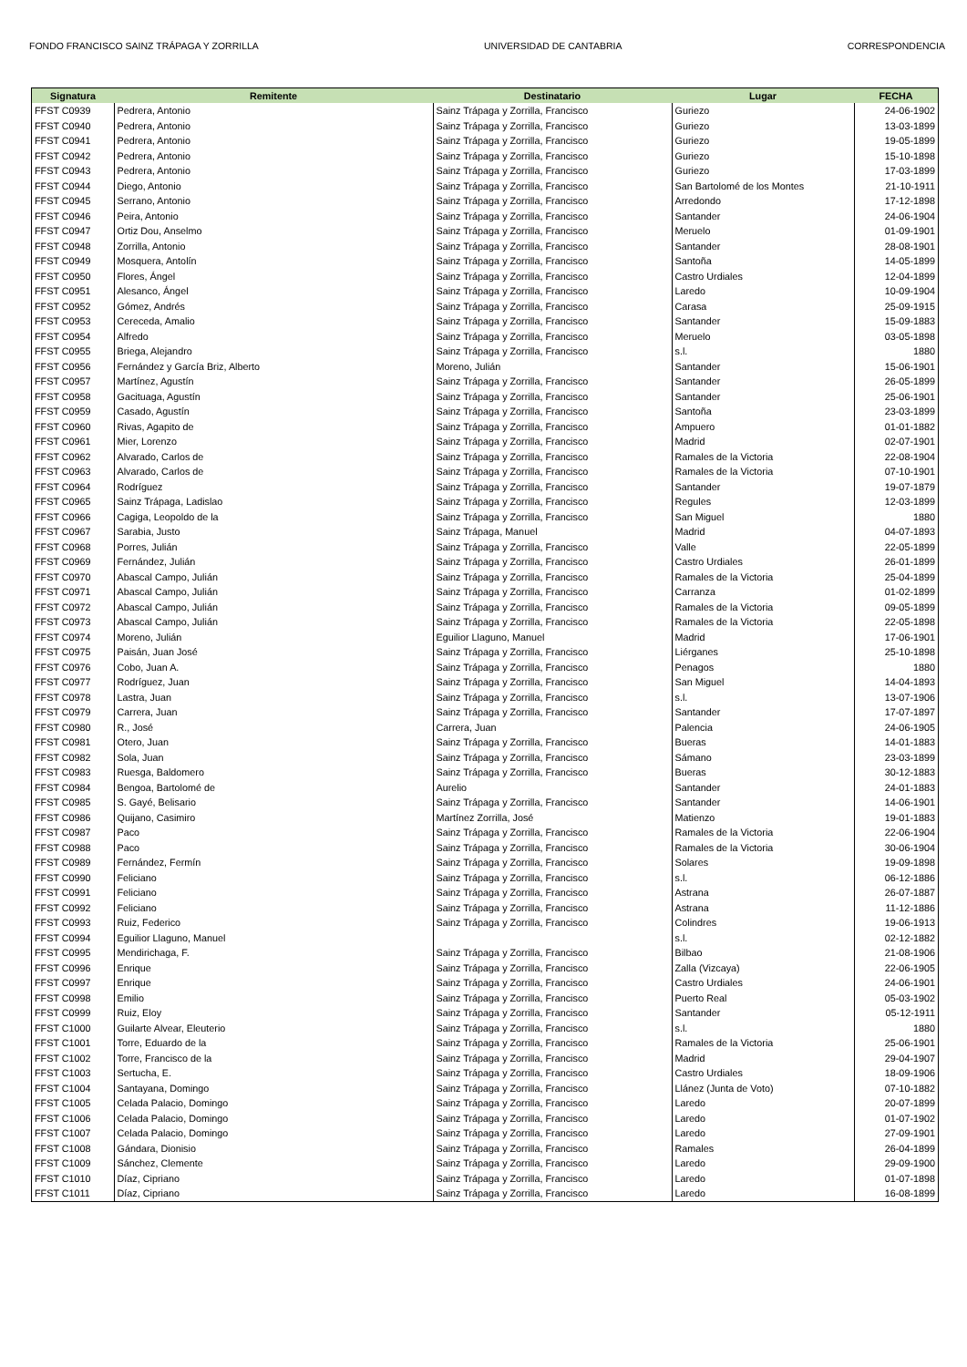FONDO FRANCISCO SAINZ TRÁPAGA Y ZORRILLA UNIVERSIDAD DE CANTABRIA CORRESPONDENCIA
| Signatura | Remitente | Destinatario | Lugar | FECHA |
| --- | --- | --- | --- | --- |
| FFST C0939 | Pedrera, Antonio | Sainz Trápaga y Zorrilla, Francisco | Guriezo | 24-06-1902 |
| FFST C0940 | Pedrera, Antonio | Sainz Trápaga y Zorrilla, Francisco | Guriezo | 13-03-1899 |
| FFST C0941 | Pedrera, Antonio | Sainz Trápaga y Zorrilla, Francisco | Guriezo | 19-05-1899 |
| FFST C0942 | Pedrera, Antonio | Sainz Trápaga y Zorrilla, Francisco | Guriezo | 15-10-1898 |
| FFST C0943 | Pedrera, Antonio | Sainz Trápaga y Zorrilla, Francisco | Guriezo | 17-03-1899 |
| FFST C0944 | Diego, Antonio | Sainz Trápaga y Zorrilla, Francisco | San Bartolomé de los Montes | 21-10-1911 |
| FFST C0945 | Serrano, Antonio | Sainz Trápaga y Zorrilla, Francisco | Arredondo | 17-12-1898 |
| FFST C0946 | Peira, Antonio | Sainz Trápaga y Zorrilla, Francisco | Santander | 24-06-1904 |
| FFST C0947 | Ortiz Dou, Anselmo | Sainz Trápaga y Zorrilla, Francisco | Meruelo | 01-09-1901 |
| FFST C0948 | Zorrilla, Antonio | Sainz Trápaga y Zorrilla, Francisco | Santander | 28-08-1901 |
| FFST C0949 | Mosquera, Antolín | Sainz Trápaga y Zorrilla, Francisco | Santoña | 14-05-1899 |
| FFST C0950 | Flores, Ángel | Sainz Trápaga y Zorrilla, Francisco | Castro Urdiales | 12-04-1899 |
| FFST C0951 | Alesanco, Ángel | Sainz Trápaga y Zorrilla, Francisco | Laredo | 10-09-1904 |
| FFST C0952 | Gómez, Andrés | Sainz Trápaga y Zorrilla, Francisco | Carasa | 25-09-1915 |
| FFST C0953 | Cereceda, Amalio | Sainz Trápaga y Zorrilla, Francisco | Santander | 15-09-1883 |
| FFST C0954 | Alfredo | Sainz Trápaga y Zorrilla, Francisco | Meruelo | 03-05-1898 |
| FFST C0955 | Briega, Alejandro | Sainz Trápaga y Zorrilla, Francisco | s.l. | 1880 |
| FFST C0956 | Fernández y García Briz, Alberto | Moreno, Julián | Santander | 15-06-1901 |
| FFST C0957 | Martínez, Agustín | Sainz Trápaga y Zorrilla, Francisco | Santander | 26-05-1899 |
| FFST C0958 | Gacituaga, Agustín | Sainz Trápaga y Zorrilla, Francisco | Santander | 25-06-1901 |
| FFST C0959 | Casado, Agustín | Sainz Trápaga y Zorrilla, Francisco | Santoña | 23-03-1899 |
| FFST C0960 | Rivas, Agapito de | Sainz Trápaga y Zorrilla, Francisco | Ampuero | 01-01-1882 |
| FFST C0961 | Mier, Lorenzo | Sainz Trápaga y Zorrilla, Francisco | Madrid | 02-07-1901 |
| FFST C0962 | Alvarado, Carlos de | Sainz Trápaga y Zorrilla, Francisco | Ramales de la Victoria | 22-08-1904 |
| FFST C0963 | Alvarado, Carlos de | Sainz Trápaga y Zorrilla, Francisco | Ramales de la Victoria | 07-10-1901 |
| FFST C0964 | Rodríguez | Sainz Trápaga y Zorrilla, Francisco | Santander | 19-07-1879 |
| FFST C0965 | Sainz Trápaga, Ladislao | Sainz Trápaga y Zorrilla, Francisco | Regules | 12-03-1899 |
| FFST C0966 | Cagiga, Leopoldo de la | Sainz Trápaga y Zorrilla, Francisco | San Miguel | 1880 |
| FFST C0967 | Sarabia, Justo | Sainz Trápaga, Manuel | Madrid | 04-07-1893 |
| FFST C0968 | Porres, Julián | Sainz Trápaga y Zorrilla, Francisco | Valle | 22-05-1899 |
| FFST C0969 | Fernández, Julián | Sainz Trápaga y Zorrilla, Francisco | Castro Urdiales | 26-01-1899 |
| FFST C0970 | Abascal Campo, Julián | Sainz Trápaga y Zorrilla, Francisco | Ramales de la Victoria | 25-04-1899 |
| FFST C0971 | Abascal Campo, Julián | Sainz Trápaga y Zorrilla, Francisco | Carranza | 01-02-1899 |
| FFST C0972 | Abascal Campo, Julián | Sainz Trápaga y Zorrilla, Francisco | Ramales de la Victoria | 09-05-1899 |
| FFST C0973 | Abascal Campo, Julián | Sainz Trápaga y Zorrilla, Francisco | Ramales de la Victoria | 22-05-1898 |
| FFST C0974 | Moreno, Julián | Eguilior Llaguno, Manuel | Madrid | 17-06-1901 |
| FFST C0975 | Paisán, Juan José | Sainz Trápaga y Zorrilla, Francisco | Liérganes | 25-10-1898 |
| FFST C0976 | Cobo, Juan A. | Sainz Trápaga y Zorrilla, Francisco | Penagos | 1880 |
| FFST C0977 | Rodríguez, Juan | Sainz Trápaga y Zorrilla, Francisco | San Miguel | 14-04-1893 |
| FFST C0978 | Lastra, Juan | Sainz Trápaga y Zorrilla, Francisco | s.l. | 13-07-1906 |
| FFST C0979 | Carrera, Juan | Sainz Trápaga y Zorrilla, Francisco | Santander | 17-07-1897 |
| FFST C0980 | R., José | Carrera, Juan | Palencia | 24-06-1905 |
| FFST C0981 | Otero, Juan | Sainz Trápaga y Zorrilla, Francisco | Bueras | 14-01-1883 |
| FFST C0982 | Sola, Juan | Sainz Trápaga y Zorrilla, Francisco | Sámano | 23-03-1899 |
| FFST C0983 | Ruesga, Baldomero | Sainz Trápaga y Zorrilla, Francisco | Bueras | 30-12-1883 |
| FFST C0984 | Bengoa, Bartolomé de | Aurelio | Santander | 24-01-1883 |
| FFST C0985 | S. Gayé, Belisario | Sainz Trápaga y Zorrilla, Francisco | Santander | 14-06-1901 |
| FFST C0986 | Quijano, Casimiro | Martínez Zorrilla, José | Matienzo | 19-01-1883 |
| FFST C0987 | Paco | Sainz Trápaga y Zorrilla, Francisco | Ramales de la Victoria | 22-06-1904 |
| FFST C0988 | Paco | Sainz Trápaga y Zorrilla, Francisco | Ramales de la Victoria | 30-06-1904 |
| FFST C0989 | Fernández, Fermín | Sainz Trápaga y Zorrilla, Francisco | Solares | 19-09-1898 |
| FFST C0990 | Feliciano | Sainz Trápaga y Zorrilla, Francisco | s.l. | 06-12-1886 |
| FFST C0991 | Feliciano | Sainz Trápaga y Zorrilla, Francisco | Astrana | 26-07-1887 |
| FFST C0992 | Feliciano | Sainz Trápaga y Zorrilla, Francisco | Astrana | 11-12-1886 |
| FFST C0993 | Ruiz, Federico | Sainz Trápaga y Zorrilla, Francisco | Colindres | 19-06-1913 |
| FFST C0994 | Eguilior Llaguno, Manuel | | s.l. | 02-12-1882 |
| FFST C0995 | Mendirichaga, F. | Sainz Trápaga y Zorrilla, Francisco | Bilbao | 21-08-1906 |
| FFST C0996 | Enrique | Sainz Trápaga y Zorrilla, Francisco | Zalla (Vizcaya) | 22-06-1905 |
| FFST C0997 | Enrique | Sainz Trápaga y Zorrilla, Francisco | Castro Urdiales | 24-06-1901 |
| FFST C0998 | Emilio | Sainz Trápaga y Zorrilla, Francisco | Puerto Real | 05-03-1902 |
| FFST C0999 | Ruiz, Eloy | Sainz Trápaga y Zorrilla, Francisco | Santander | 05-12-1911 |
| FFST C1000 | Guilarte Alvear, Eleuterio | Sainz Trápaga y Zorrilla, Francisco | s.l. | 1880 |
| FFST C1001 | Torre, Eduardo de la | Sainz Trápaga y Zorrilla, Francisco | Ramales de la Victoria | 25-06-1901 |
| FFST C1002 | Torre, Francisco de la | Sainz Trápaga y Zorrilla, Francisco | Madrid | 29-04-1907 |
| FFST C1003 | Sertucha, E. | Sainz Trápaga y Zorrilla, Francisco | Castro Urdiales | 18-09-1906 |
| FFST C1004 | Santayana, Domingo | Sainz Trápaga y Zorrilla, Francisco | Llánez (Junta de Voto) | 07-10-1882 |
| FFST C1005 | Celada Palacio, Domingo | Sainz Trápaga y Zorrilla, Francisco | Laredo | 20-07-1899 |
| FFST C1006 | Celada Palacio, Domingo | Sainz Trápaga y Zorrilla, Francisco | Laredo | 01-07-1902 |
| FFST C1007 | Celada Palacio, Domingo | Sainz Trápaga y Zorrilla, Francisco | Laredo | 27-09-1901 |
| FFST C1008 | Gándara, Dionisio | Sainz Trápaga y Zorrilla, Francisco | Ramales | 26-04-1899 |
| FFST C1009 | Sánchez, Clemente | Sainz Trápaga y Zorrilla, Francisco | Laredo | 29-09-1900 |
| FFST C1010 | Díaz, Cipriano | Sainz Trápaga y Zorrilla, Francisco | Laredo | 01-07-1898 |
| FFST C1011 | Díaz, Cipriano | Sainz Trápaga y Zorrilla, Francisco | Laredo | 16-08-1899 |